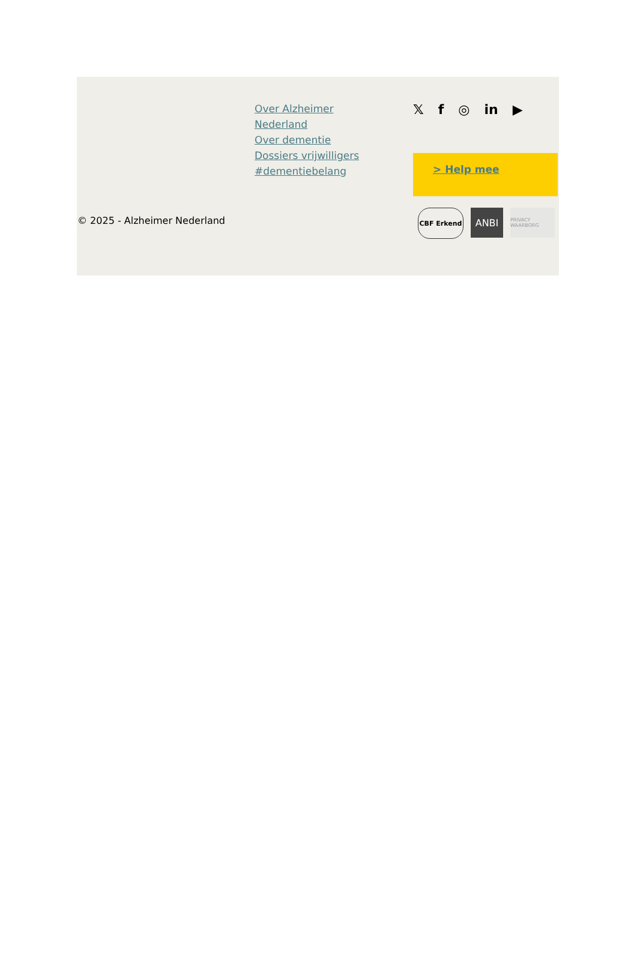Over Alzheimer Nederland
Over dementie
Dossiers vrijwilligers
#dementiebelang
𝕏f ◎ in ▶
> Help mee
© 2025 - Alzheimer Nederland
CBF Erkend
ANBI
PRIVACY WAARBORG